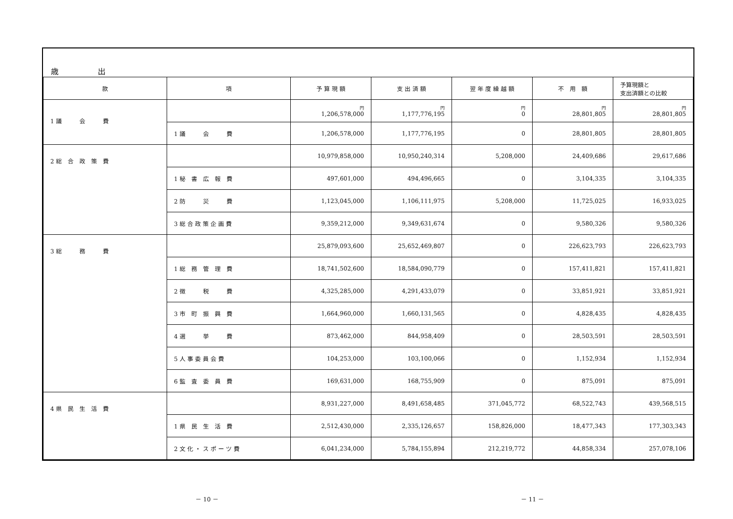歳　　　　　出
| 款 | 項 | 予 算 現 額 | 支 出 済 額 | 翌 年 度 繰 越 額 | 不 用 額 | 予算現額と 支出済額との比較 |
| --- | --- | --- | --- | --- | --- | --- |
| 1 議 会 費 | | 円 1,206,578,000 | 円 1,177,776,195 | 円 0 | 円 28,801,805 | 円 28,801,805 |
| | 1 議 会 費 | 1,206,578,000 | 1,177,776,195 | 0 | 28,801,805 | 28,801,805 |
| 2 総 合 政 策 費 | | 10,979,858,000 | 10,950,240,314 | 5,208,000 | 24,409,686 | 29,617,686 |
| | 1 秘 書 広 報 費 | 497,601,000 | 494,496,665 | 0 | 3,104,335 | 3,104,335 |
| | 2 防 災 費 | 1,123,045,000 | 1,106,111,975 | 5,208,000 | 11,725,025 | 16,933,025 |
| | 3 総 合 政 策 企 画 費 | 9,359,212,000 | 9,349,631,674 | 0 | 9,580,326 | 9,580,326 |
| 3 総 務 費 | | 25,879,093,600 | 25,652,469,807 | 0 | 226,623,793 | 226,623,793 |
| | 1 総 務 管 理 費 | 18,741,502,600 | 18,584,090,779 | 0 | 157,411,821 | 157,411,821 |
| | 2 徴 税 費 | 4,325,285,000 | 4,291,433,079 | 0 | 33,851,921 | 33,851,921 |
| | 3 市 町 振 興 費 | 1,664,960,000 | 1,660,131,565 | 0 | 4,828,435 | 4,828,435 |
| | 4 選 挙 費 | 873,462,000 | 844,958,409 | 0 | 28,503,591 | 28,503,591 |
| | 5 人 事 委 員 会 費 | 104,253,000 | 103,100,066 | 0 | 1,152,934 | 1,152,934 |
| | 6 監 査 委 員 費 | 169,631,000 | 168,755,909 | 0 | 875,091 | 875,091 |
| 4 県 民 生 活 費 | | 8,931,227,000 | 8,491,658,485 | 371,045,772 | 68,522,743 | 439,568,515 |
| | 1 県 民 生 活 費 | 2,512,430,000 | 2,335,126,657 | 158,826,000 | 18,477,343 | 177,303,343 |
| | 2 文 化 ・ ス ポ ー ツ 費 | 6,041,234,000 | 5,784,155,894 | 212,219,772 | 44,858,334 | 257,078,106 |
－ 10 － － 11 －